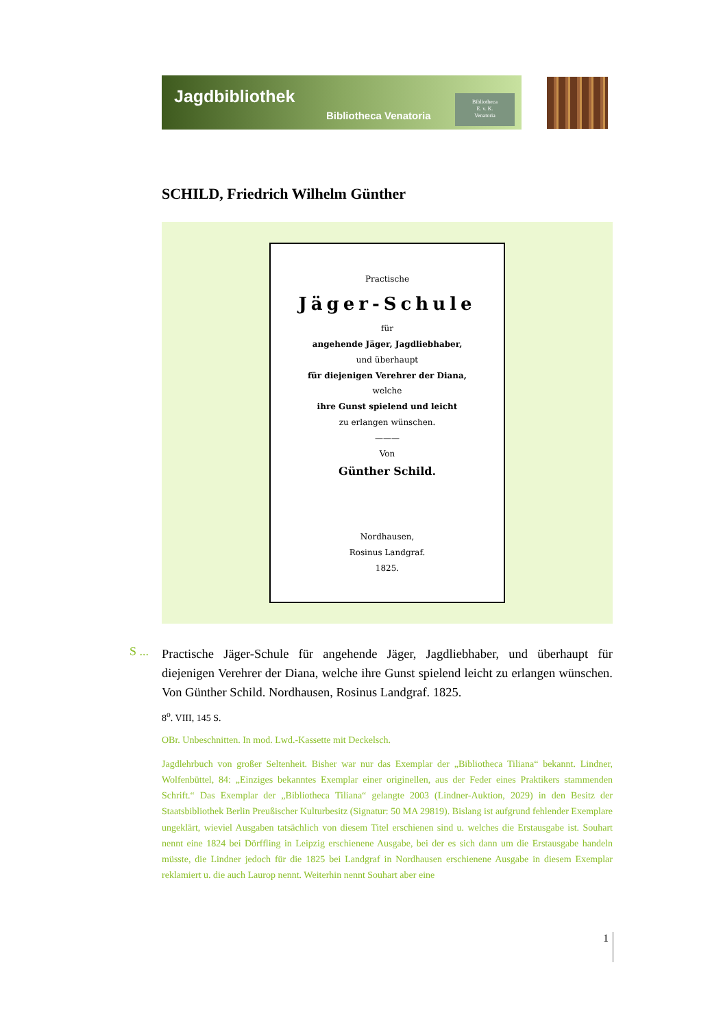Jagdbibliothek
Bibliotheca Venatoria
Bibliotheca
E. v. K.
Venatoria
SCHILD, Friedrich Wilhelm Günther
Practische
Jäger-Schule
für
angehende Jäger, Jagdliebhaber,
und überhaupt
für diejenigen Verehrer der Diana,
welche
ihre Gunst spielend und leicht
zu erlangen wünschen.
———
Von
Günther Schild.
Nordhausen,
Rosinus Landgraf.
1825.
S ...
Practische Jäger-Schule für angehende Jäger, Jagdliebhaber, und überhaupt für diejenigen Verehrer der Diana, welche ihre Gunst spielend leicht zu erlangen wünschen. Von Günther Schild. Nordhausen, Rosinus Landgraf. 1825.
8<sup>o</sup>. VIII, 145 S.
OBr. Unbeschnitten. In mod. Lwd.-Kassette mit Deckelsch.
Jagdlehrbuch von großer Seltenheit. Bisher war nur das Exemplar der „Bibliotheca Tiliana“ bekannt. Lindner, Wolfenbüttel, 84: „Einziges bekanntes Exemplar einer originellen, aus der Feder eines Praktikers stammenden Schrift.“ Das Exemplar der „Bibliotheca Tiliana“ gelangte 2003 (Lindner-Auktion, 2029) in den Besitz der Staatsbibliothek Berlin Preußischer Kulturbesitz (Signatur: 50 MA 29819). Bislang ist aufgrund fehlender Exemplare ungeklärt, wieviel Ausgaben tatsächlich von diesem Titel erschienen sind u. welches die Erstausgabe ist. Souhart nennt eine 1824 bei Dörffling in Leipzig erschienene Ausgabe, bei der es sich dann um die Erstausgabe handeln müsste, die Lindner jedoch für die 1825 bei Landgraf in Nordhausen erschienene Ausgabe in diesem Exemplar reklamiert u. die auch Laurop nennt. Weiterhin nennt Souhart aber eine
1